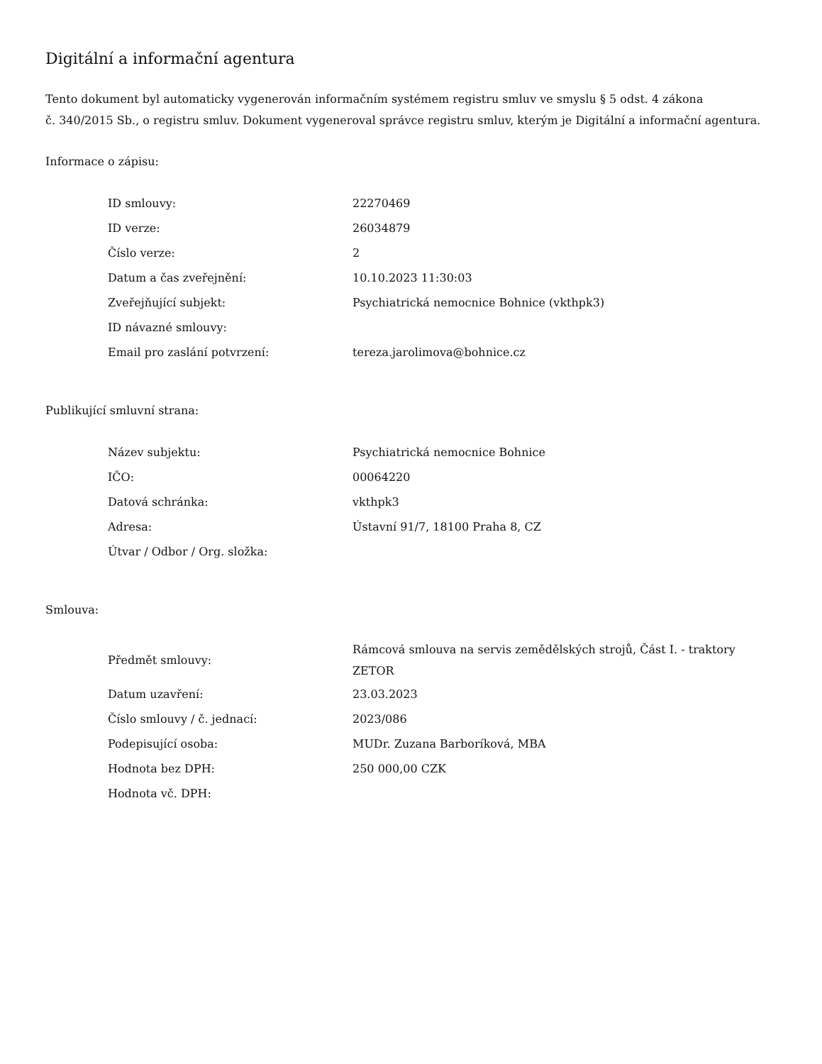Digitální a informační agentura
Tento dokument byl automaticky vygenerován informačním systémem registru smluv ve smyslu § 5 odst. 4 zákona
č. 340/2015 Sb., o registru smluv. Dokument vygeneroval správce registru smluv, kterým je Digitální a informační agentura.
Informace o zápisu:
| ID smlouvy: | 22270469 |
| ID verze: | 26034879 |
| Číslo verze: | 2 |
| Datum a čas zveřejnění: | 10.10.2023 11:30:03 |
| Zveřejňující subjekt: | Psychiatrická nemocnice Bohnice (vkthpk3) |
| ID návazné smlouvy: | |
| Email pro zaslání potvrzení: | tereza.jarolimova@bohnice.cz |
Publikující smluvní strana:
| Název subjektu: | Psychiatrická nemocnice Bohnice |
| IČO: | 00064220 |
| Datová schránka: | vkthpk3 |
| Adresa: | Ústavní 91/7, 18100 Praha 8, CZ |
| Útvar / Odbor / Org. složka: | |
Smlouva:
| Předmět smlouvy: | Rámcová smlouva na servis zemědělských strojů, Část I. - traktory ZETOR |
| Datum uzavření: | 23.03.2023 |
| Číslo smlouvy / č. jednací: | 2023/086 |
| Podepisující osoba: | MUDr. Zuzana Barboríková, MBA |
| Hodnota bez DPH: | 250 000,00 CZK |
| Hodnota vč. DPH: | |